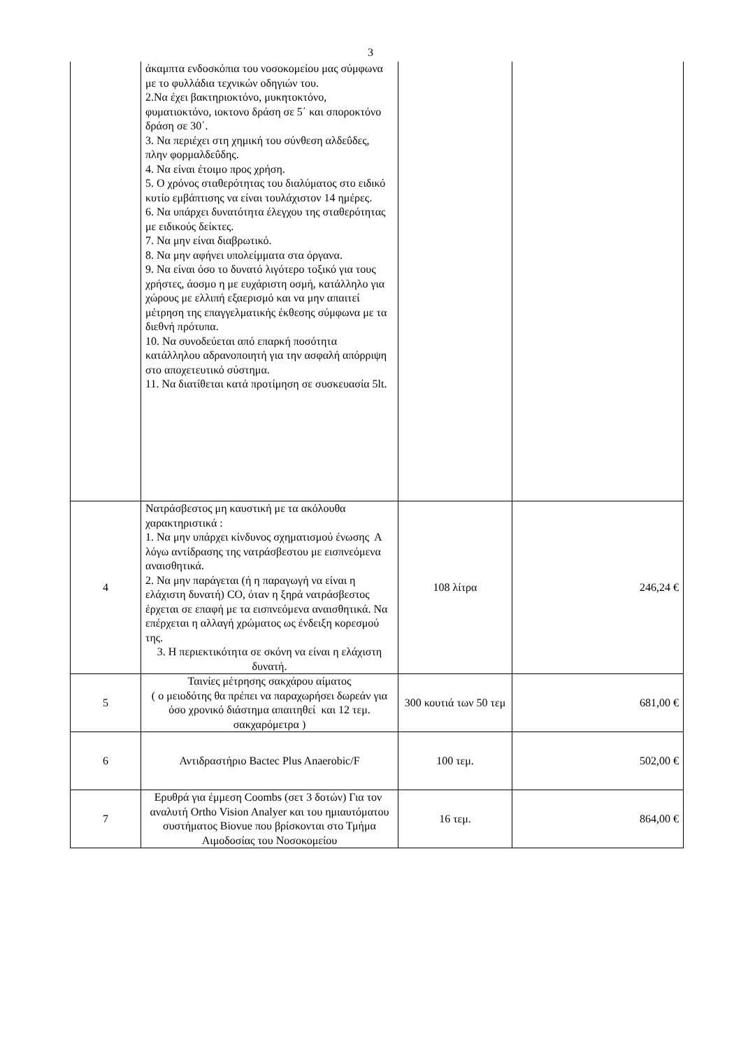3
| | άκαμπτα ενδοσκόπια του νοσοκομείου μας σύμφωνα με το φυλλάδια τεχνικών οδηγιών του. 2.Να έχει βακτηριοκτόνο, μυκητοκτόνο, φυματιοκτόνο, ιοκτονο δράση σε 5΄ και σποροκτόνο δράση σε 30΄. 3. Να περιέχει στη χημική του σύνθεση αλδεΰδες, πλην φορμαλδεΰδης. 4. Να είναι έτοιμο προς χρήση. 5. Ο χρόνος σταθερότητας του διαλύματος στο ειδικό κυτίο εμβάπτισης να είναι τουλάχιστον 14 ημέρες. 6. Να υπάρχει δυνατότητα έλεγχου της σταθερότητας με ειδικούς δείκτες. 7. Να μην είναι διαβρωτικό. 8. Να μην αφήνει υπολείμματα στα όργανα. 9. Να είναι όσο το δυνατό λιγότερο τοξικό για τους χρήστες, άοσμο η με ευχάριστη οσμή, κατάλληλο για χώρους με ελλιπή εξαερισμό και να μην απαιτεί μέτρηση της επαγγελματικής έκθεσης σύμφωνα με τα διεθνή πρότυπα. 10. Να συνοδεύεται από επαρκή ποσότητα κατάλληλου αδρανοποιητή για την ασφαλή απόρριψη στο αποχετευτικό σύστημα. 11. Να διατίθεται κατά προτίμηση σε συσκευασία 5lt. | | |
| 4 | Νατράσβεστος μη καυστική με τα ακόλουθα χαρακτηριστικά : 1. Να μην υπάρχει κίνδυνος σχηματισμού ένωσης Α λόγω αντίδρασης της νατράσβεστου με εισπνεόμενα αναισθητικά. 2. Να μην παράγεται (ή η παραγωγή να είναι η ελάχιστη δυνατή) CO, όταν η ξηρά νατράσβεστος έρχεται σε επαφή με τα εισπνεόμενα αναισθητικά. Να επέρχεται η αλλαγή χρώματος ως ένδειξη κορεσμού της. 3. Η περιεκτικότητα σε σκόνη να είναι η ελάχιστη δυνατή. | 108 λίτρα | 246,24 € |
| 5 | Ταινίες μέτρησης σακχάρου αίματος ( ο μειοδότης θα πρέπει να παραχωρήσει δωρεάν για όσο χρονικό διάστημα απαιτηθεί και 12 τεμ. σακχαρόμετρα ) | 300 κουτιά των 50 τεμ | 681,00 € |
| 6 | Αντιδραστήριο Bactec Plus Anaerobic/F | 100 τεμ. | 502,00 € |
| 7 | Ερυθρά για έμμεση Coombs (σετ 3 δοτών) Για τον αναλυτή Ortho Vision Analyer και του ημιαυτόματου συστήματος Biovue που βρίσκονται στο Τμήμα Αιμοδοσίας του Νοσοκομείου | 16 τεμ. | 864,00 € |